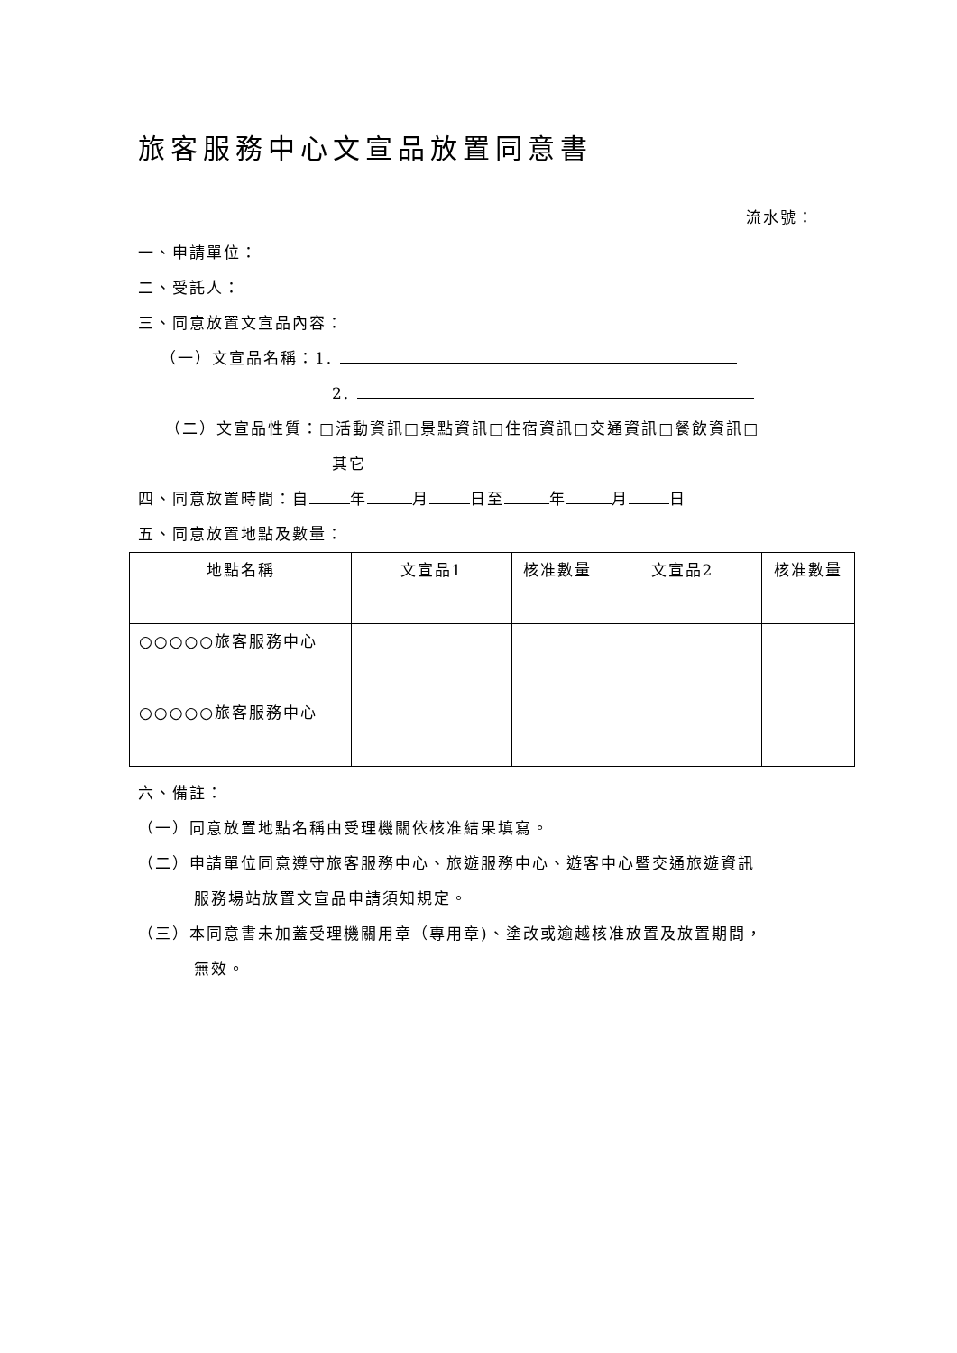旅客服務中心文宣品放置同意書
流水號：
一、申請單位：
二、受託人：
三、同意放置文宣品內容：
（一）文宣品名稱：1.
2.
（二）文宣品性質：□活動資訊□景點資訊□住宿資訊□交通資訊□餐飲資訊□
其它
四、同意放置時間：自 年 月 日至 年 月 日
五、同意放置地點及數量：
| 地點名稱 | 文宣品1 | 核准數量 | 文宣品2 | 核准數量 |
| --- | --- | --- | --- | --- |
| ○○○○○旅客服務中心 | | | | |
| ○○○○○旅客服務中心 | | | | |
六、備註：
（一）同意放置地點名稱由受理機關依核准結果填寫。
（二）申請單位同意遵守旅客服務中心、旅遊服務中心、遊客中心暨交通旅遊資訊
服務場站放置文宣品申請須知規定。
（三）本同意書未加蓋受理機關用章（專用章)、塗改或逾越核准放置及放置期間，
無效。